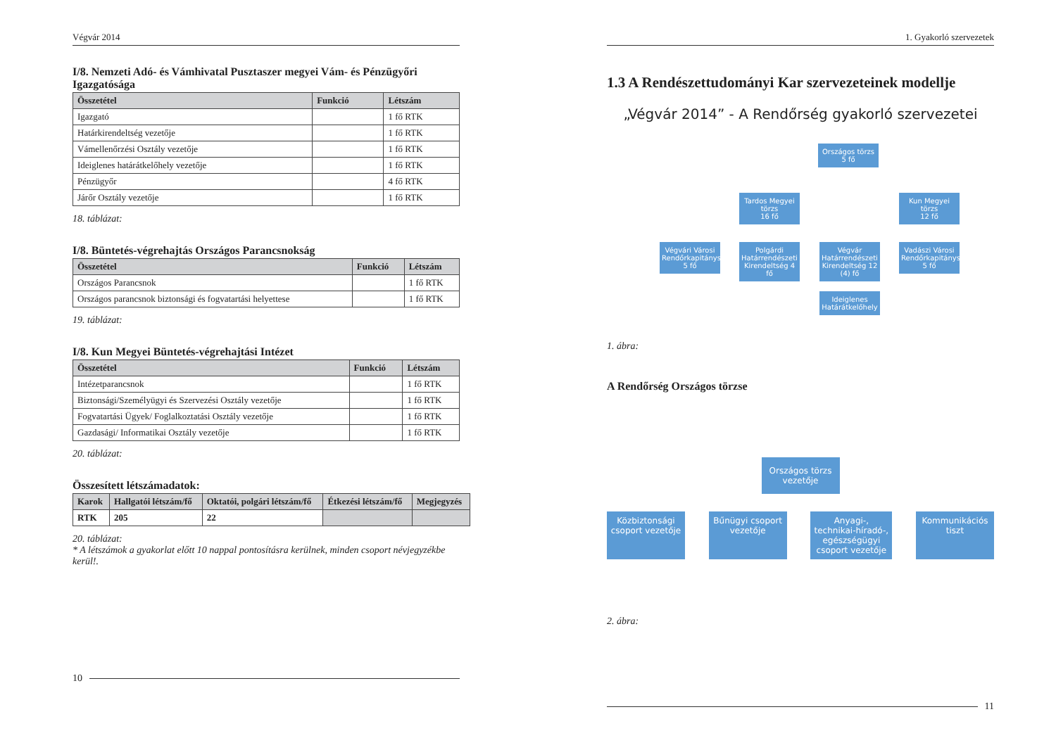Végvár 2014
I/8. Nemzeti Adó- és Vámhivatal Pusztaszer megyei Vám- és Pénzügyőri Igazgatósága
| Összetétel | Funkció | Létszám |
| --- | --- | --- |
| Igazgató | | 1 fő RTK |
| Határkirendeltség vezetője | | 1 fő RTK |
| Vámellenőrzési Osztály vezetője | | 1 fő RTK |
| Ideiglenes határátkelőhely vezetője | | 1 fő RTK |
| Pénzügyőr | | 4 fő RTK |
| Járőr Osztály vezetője | | 1 fő RTK |
18. táblázat:
I/8. Büntetés-végrehajtás Országos Parancsnokság
| Összetétel | Funkció | Létszám |
| --- | --- | --- |
| Országos Parancsnok | | 1 fő RTK |
| Országos parancsnok biztonsági és fogvatartási helyettese | | 1 fő RTK |
19. táblázat:
I/8. Kun Megyei Büntetés-végrehajtási Intézet
| Összetétel | Funkció | Létszám |
| --- | --- | --- |
| Intézetparancsnok | | 1 fő RTK |
| Biztonsági/Személyügyi és Szervezési Osztály vezetője | | 1 fő RTK |
| Fogvatartási Ügyek/ Foglalkoztatási Osztály vezetője | | 1 fő RTK |
| Gazdasági/ Informatikai Osztály vezetője | | 1 fő RTK |
20. táblázat:
Összesített létszámadatok:
| Karok | Hallgatói létszám/fő | Oktatói, polgári létszám/fő | Étkezési létszám/fő | Megjegyzés |
| --- | --- | --- | --- | --- |
| RTK | 205 | 22 | | |
20. táblázat:
* A létszámok a gyakorlat előtt 10 nappal pontosításra kerülnek, minden csoport névjegyzékbe kerül!.
10
1. Gyakorló szervezetek
1.3 A Rendészettudományi Kar szervezeteinek modellje
„Végvár 2014” - A Rendőrség gyakorló szervezetei
Országos törzs
5 fő
Tardos Megyei törzs
16 fő
Kun Megyei törzs
12 fő
Végvári Városi Rendőrkapitányság 5 fő
Polgárdi Határrendészeti Kirendeltség 4 fő
Végvár Határrendészeti Kirendeltség 12 (4) fő
Vadászi Városi Rendőrkapitányság 5 fő
Ideiglenes Határátkelőhely
1. ábra:
A Rendőrség Országos törzse
Országos törzs vezetője
Közbiztonsági csoport vezetője
Bűnügyi csoport vezetője
Anyagi-, technikai-híradó-, egészségügyi csoport vezetője
Kommunikációs tiszt
2. ábra:
11